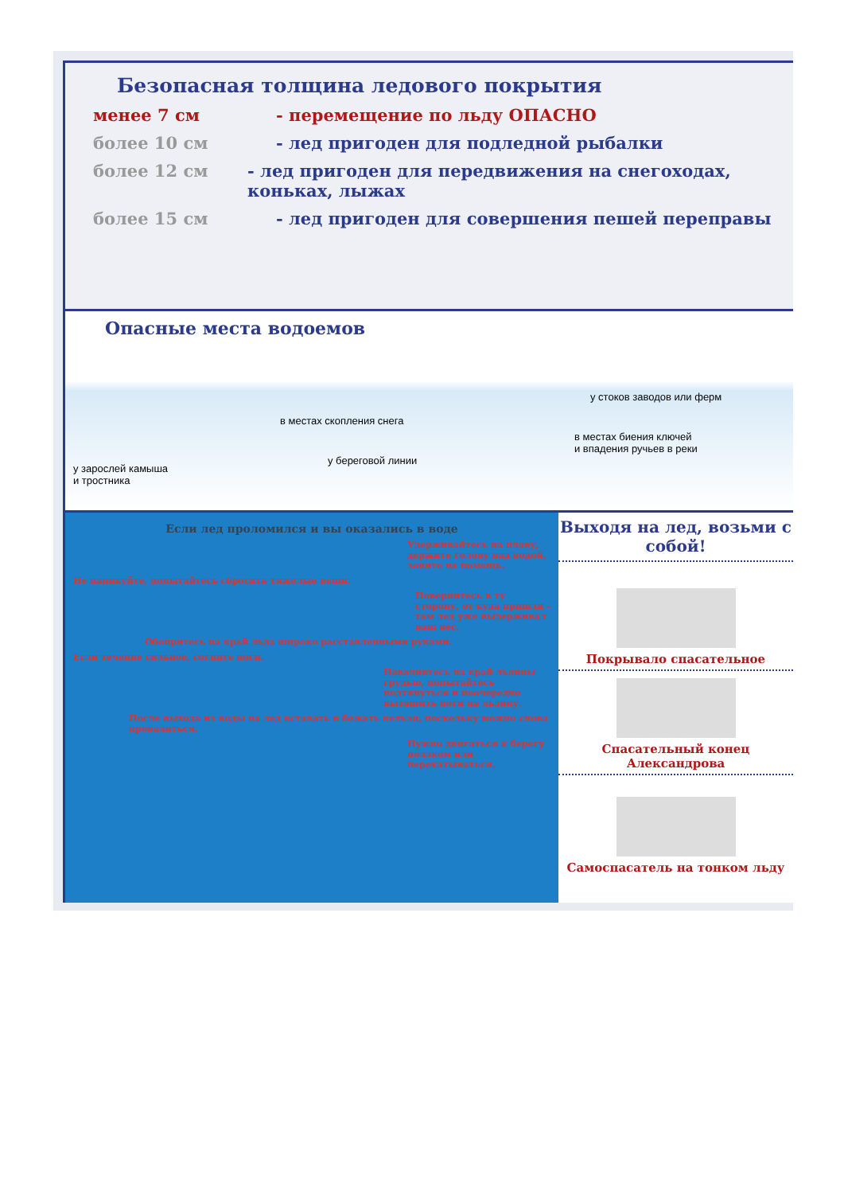Безопасная толщина ледового покрытия
менее 7 см - перемещение по льду ОПАСНО
более 10 см - лед пригоден для подледной рыбалки
более 12 см - лед пригоден для передвижения на снегоходах, коньках, лыжах
более 15 см - лед пригоден для совершения пешей переправы
Опасные места водоемов
у стоков заводов или ферм
в местах скопления снега
в местах биения ключей
и впадения ручьев в реки
у береговой линии
у зарослей камыша
и тростника
Если лед проломился и вы оказались в воде
Удерживайтесь на плаву, держите голову над водой, зовите на помощь.
Не паникуйте, попытайтесь сбросить тяжелые вещи.
Повернитесь в ту сторону, от куда пришли - там лед уже выдерживал ваш вес.
Обопритесь на край льда широко расставленными руками.
Если течение сильное, согните ноги.
Наваливтесь на край льдины грудью, попытайтесь подтянуться и поочередно вытащить ноги на льдину.
После выхода из воды на лед вставать и бежать нельзя, поскольку можно снова провалиться.
Нужно двигаться к берегу ползком или перекатываться.
Выходя на лед, возьми с собой!
Покрывало спасательное
Спасательный конец Александрова
Самоспасатель на тонком льду